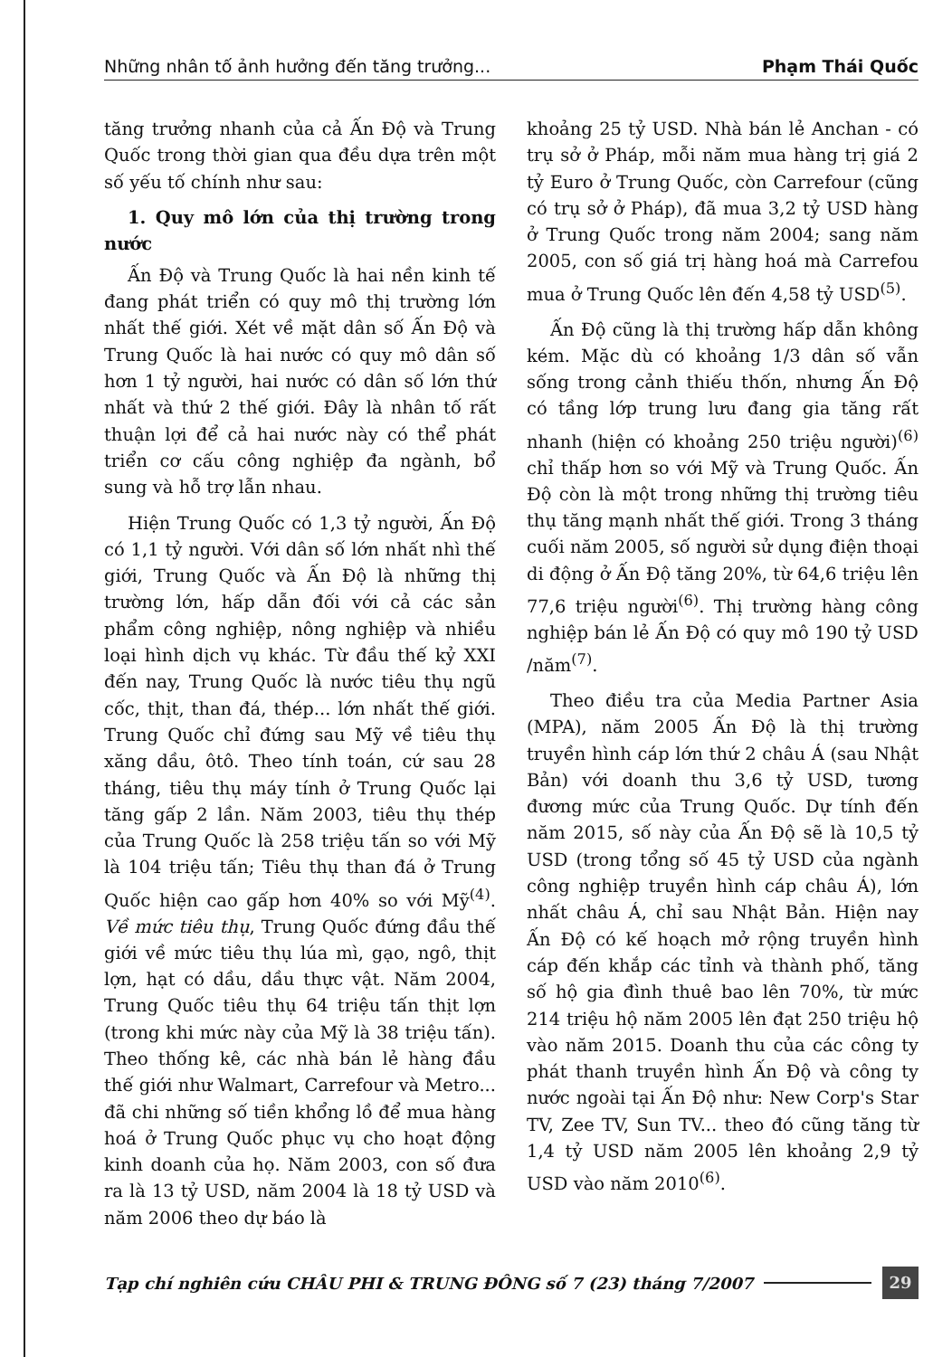Những nhân tố ảnh hưởng đến tăng trưởng... Phạm Thái Quốc
tăng trưởng nhanh của cả Ấn Độ và Trung Quốc trong thời gian qua đều dựa trên một số yếu tố chính như sau:
1. Quy mô lớn của thị trường trong nước
Ấn Độ và Trung Quốc là hai nền kinh tế đang phát triển có quy mô thị trường lớn nhất thế giới. Xét về mặt dân số Ấn Độ và Trung Quốc là hai nước có quy mô dân số hơn 1 tỷ người, hai nước có dân số lớn thứ nhất và thứ 2 thế giới. Đây là nhân tố rất thuận lợi để cả hai nước này có thể phát triển cơ cấu công nghiệp đa ngành, bổ sung và hỗ trợ lẫn nhau.
Hiện Trung Quốc có 1,3 tỷ người, Ấn Độ có 1,1 tỷ người. Với dân số lớn nhất nhì thế giới, Trung Quốc và Ấn Độ là những thị trường lớn, hấp dẫn đối với cả các sản phẩm công nghiệp, nông nghiệp và nhiều loại hình dịch vụ khác. Từ đầu thế kỷ XXI đến nay, Trung Quốc là nước tiêu thụ ngũ cốc, thịt, than đá, thép... lớn nhất thế giới. Trung Quốc chỉ đứng sau Mỹ về tiêu thụ xăng dầu, ôtô. Theo tính toán, cứ sau 28 tháng, tiêu thụ máy tính ở Trung Quốc lại tăng gấp 2 lần. Năm 2003, tiêu thụ thép của Trung Quốc là 258 triệu tấn so với Mỹ là 104 triệu tấn; Tiêu thụ than đá ở Trung Quốc hiện cao gấp hơn 40% so với Mỹ<sup>(4)</sup>. Về mức tiêu thụ, Trung Quốc đứng đầu thế giới về mức tiêu thụ lúa mì, gạo, ngô, thịt lợn, hạt có dầu, dầu thực vật. Năm 2004, Trung Quốc tiêu thụ 64 triệu tấn thịt lợn (trong khi mức này của Mỹ là 38 triệu tấn). Theo thống kê, các nhà bán lẻ hàng đầu thế giới như Walmart, Carrefour và Metro... đã chi những số tiền khổng lồ để mua hàng hoá ở Trung Quốc phục vụ cho hoạt động kinh doanh của họ. Năm 2003, con số đưa ra là 13 tỷ USD, năm 2004 là 18 tỷ USD và năm 2006 theo dự báo là
khoảng 25 tỷ USD. Nhà bán lẻ Anchan - có trụ sở ở Pháp, mỗi năm mua hàng trị giá 2 tỷ Euro ở Trung Quốc, còn Carrefour (cũng có trụ sở ở Pháp), đã mua 3,2 tỷ USD hàng ở Trung Quốc trong năm 2004; sang năm 2005, con số giá trị hàng hoá mà Carrefou mua ở Trung Quốc lên đến 4,58 tỷ USD<sup>(5)</sup>.
Ấn Độ cũng là thị trường hấp dẫn không kém. Mặc dù có khoảng 1/3 dân số vẫn sống trong cảnh thiếu thốn, nhưng Ấn Độ có tầng lớp trung lưu đang gia tăng rất nhanh (hiện có khoảng 250 triệu người)<sup>(6)</sup> chỉ thấp hơn so với Mỹ và Trung Quốc. Ấn Độ còn là một trong những thị trường tiêu thụ tăng mạnh nhất thế giới. Trong 3 tháng cuối năm 2005, số người sử dụng điện thoại di động ở Ấn Độ tăng 20%, từ 64,6 triệu lên 77,6 triệu người<sup>(6)</sup>. Thị trường hàng công nghiệp bán lẻ Ấn Độ có quy mô 190 tỷ USD /năm<sup>(7)</sup>.
Theo điều tra của Media Partner Asia (MPA), năm 2005 Ấn Độ là thị trường truyền hình cáp lớn thứ 2 châu Á (sau Nhật Bản) với doanh thu 3,6 tỷ USD, tương đương mức của Trung Quốc. Dự tính đến năm 2015, số này của Ấn Độ sẽ là 10,5 tỷ USD (trong tổng số 45 tỷ USD của ngành công nghiệp truyền hình cáp châu Á), lớn nhất châu Á, chỉ sau Nhật Bản. Hiện nay Ấn Độ có kế hoạch mở rộng truyền hình cáp đến khắp các tỉnh và thành phố, tăng số hộ gia đình thuê bao lên 70%, từ mức 214 triệu hộ năm 2005 lên đạt 250 triệu hộ vào năm 2015. Doanh thu của các công ty phát thanh truyền hình Ấn Độ và công ty nước ngoài tại Ấn Độ như: New Corp's Star TV, Zee TV, Sun TV... theo đó cũng tăng từ 1,4 tỷ USD năm 2005 lên khoảng 2,9 tỷ USD vào năm 2010<sup>(6)</sup>.
Tạp chí nghiên cứu CHÂU PHI & TRUNG ĐÔNG số 7 (23) tháng 7/2007
29